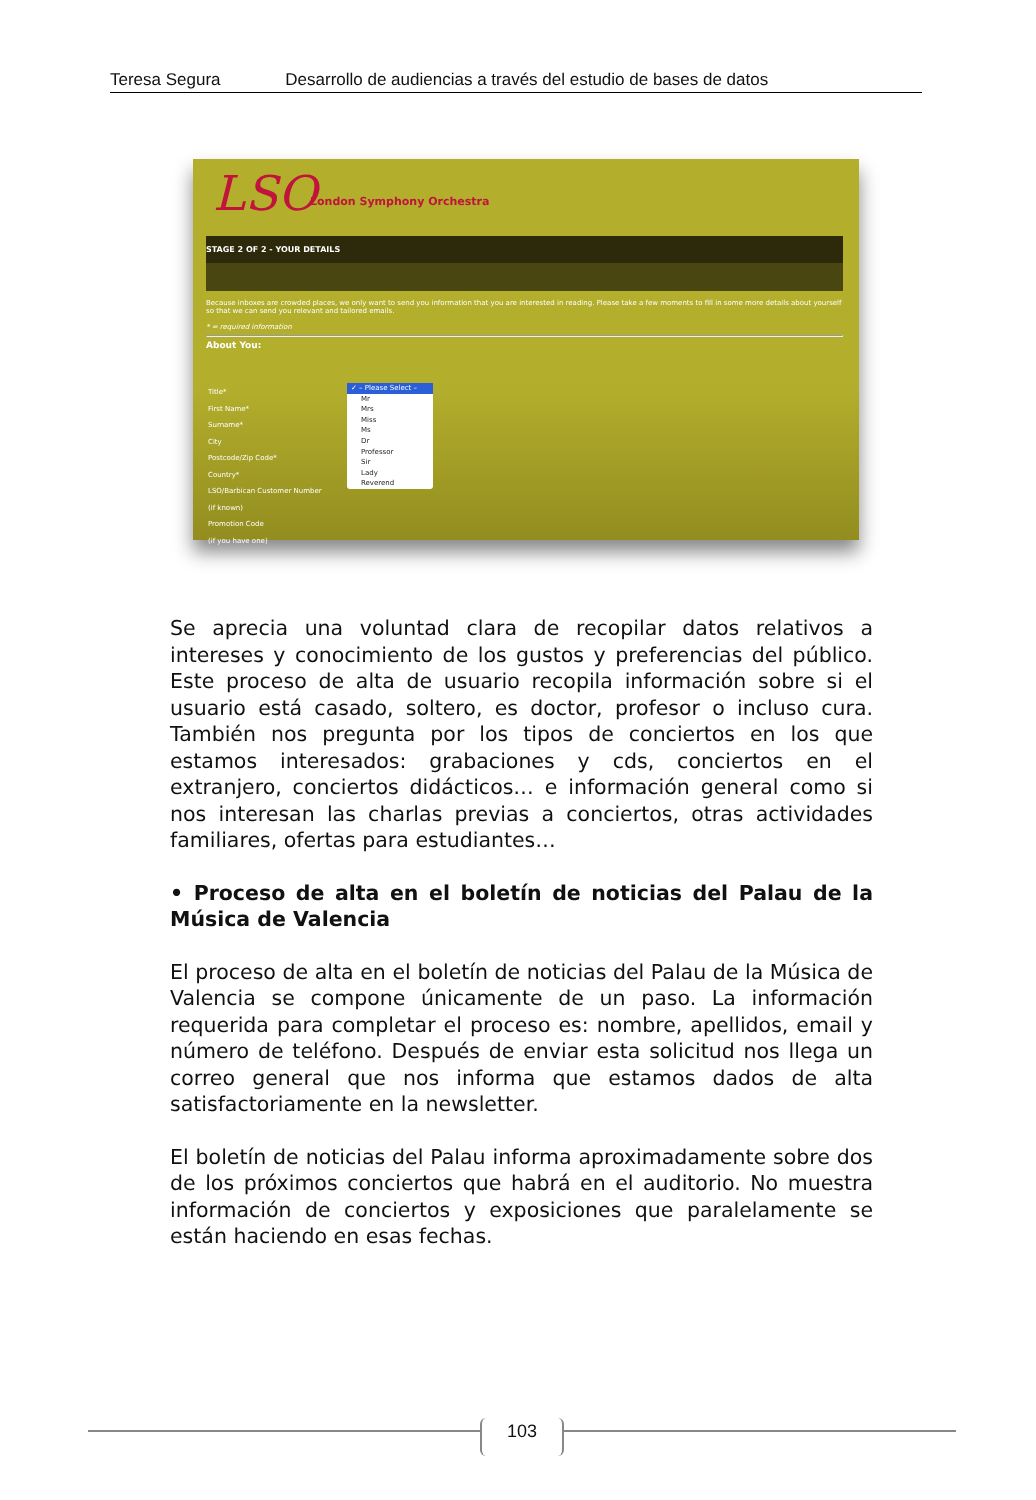Teresa Segura Desarrollo de audiencias a través del estudio de bases de datos
LSO London Symphony Orchestra
STAGE 2 OF 2 - YOUR DETAILS
Because inboxes are crowded places, we only want to send you information that you are interested in reading. Please take a few moments to fill in some more details about yourself so that we can send you relevant and tailored emails.
* = required information
About You:
Title*
First Name*
Surname*
City
Postcode/Zip Code*
Country*
LSO/Barbican Customer Number
(if known)
Promotion Code
(if you have one)
✓ – Please Select –
Mr
Mrs
Miss
Ms
Dr
Professor
Sir
Lady
Reverend
Se aprecia una voluntad clara de recopilar datos relativos a intereses y conocimiento de los gustos y preferencias del público. Este proceso de alta de usuario recopila información sobre si el usuario está casado, soltero, es doctor, profesor o incluso cura. También nos pregunta por los tipos de conciertos en los que estamos interesados: grabaciones y cds, conciertos en el extranjero, conciertos didácticos… e información general como si nos interesan las charlas previas a conciertos, otras actividades familiares, ofertas para estudiantes…
• Proceso de alta en el boletín de noticias del Palau de la Música de Valencia
El proceso de alta en el boletín de noticias del Palau de la Música de Valencia se compone únicamente de un paso. La información requerida para completar el proceso es: nombre, apellidos, email y número de teléfono. Después de enviar esta solicitud nos llega un correo general que nos informa que estamos dados de alta satisfactoriamente en la newsletter.
El boletín de noticias del Palau informa aproximadamente sobre dos de los próximos conciertos que habrá en el auditorio. No muestra información de conciertos y exposiciones que paralelamente se están haciendo en esas fechas.
103